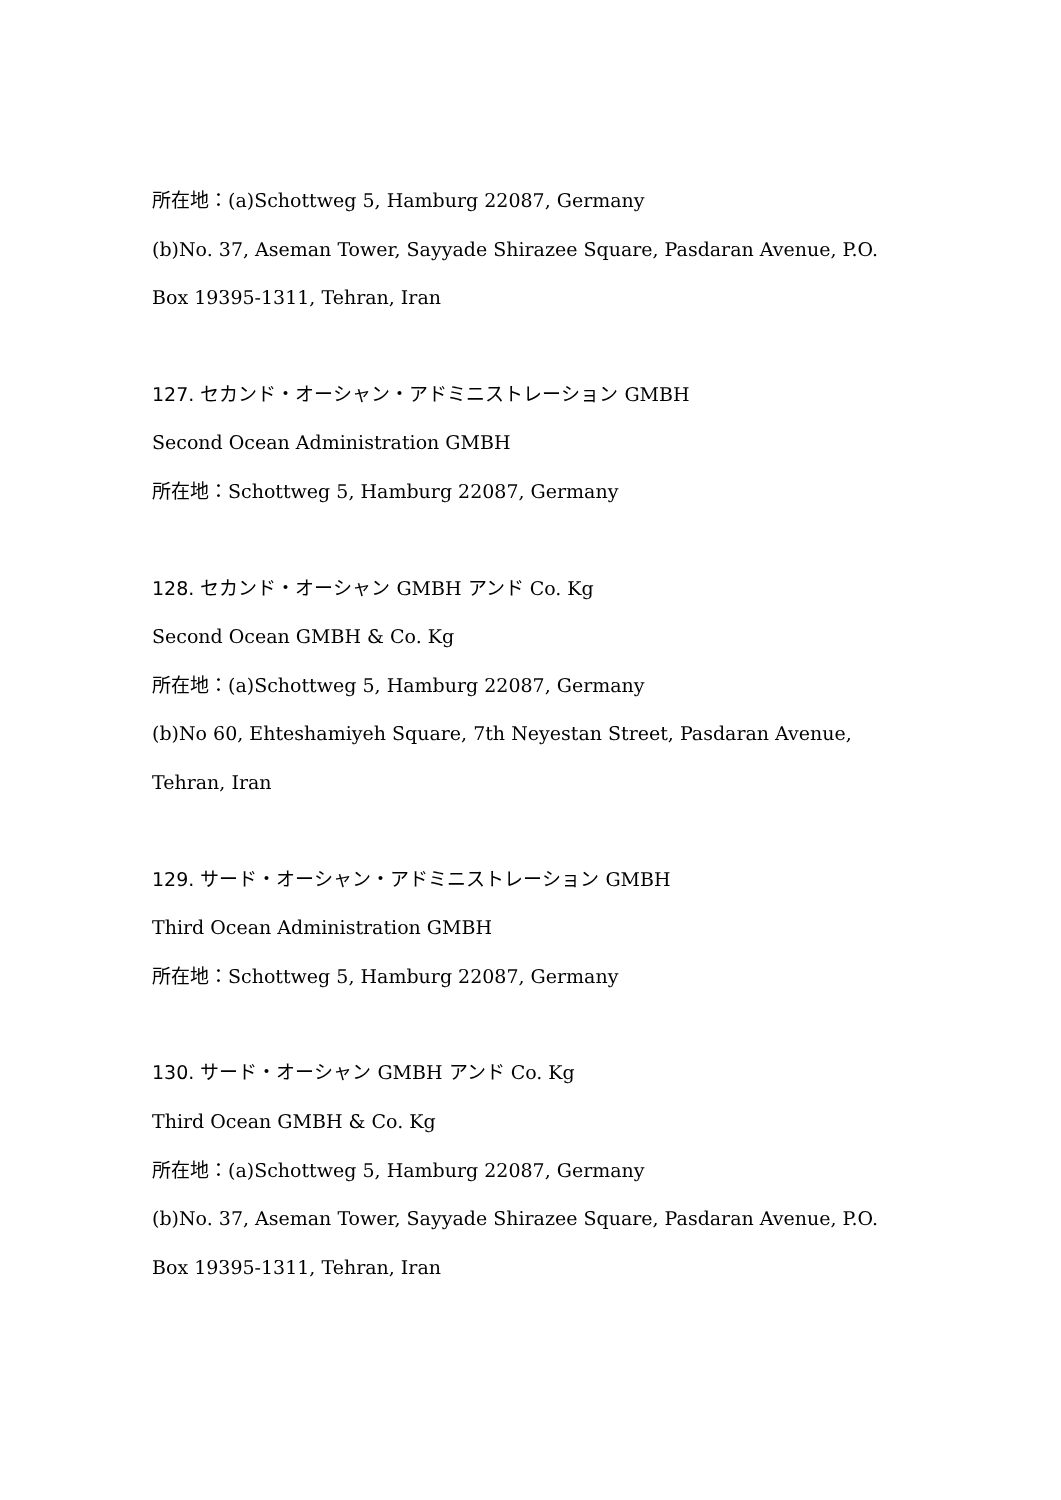所在地：(a)Schottweg 5, Hamburg 22087, Germany
(b)No. 37, Aseman Tower, Sayyade Shirazee Square, Pasdaran Avenue, P.O.
Box 19395-1311, Tehran, Iran
127. セカンド・オーシャン・アドミニストレーション GMBH
Second Ocean Administration GMBH
所在地：Schottweg 5, Hamburg 22087, Germany
128. セカンド・オーシャン GMBH アンド Co. Kg
Second Ocean GMBH & Co. Kg
所在地：(a)Schottweg 5, Hamburg 22087, Germany
(b)No 60, Ehteshamiyeh Square, 7th Neyestan Street, Pasdaran Avenue,
Tehran, Iran
129. サード・オーシャン・アドミニストレーション GMBH
Third Ocean Administration GMBH
所在地：Schottweg 5, Hamburg 22087, Germany
130. サード・オーシャン GMBH アンド Co. Kg
Third Ocean GMBH & Co. Kg
所在地：(a)Schottweg 5, Hamburg 22087, Germany
(b)No. 37, Aseman Tower, Sayyade Shirazee Square, Pasdaran Avenue, P.O.
Box 19395-1311, Tehran, Iran